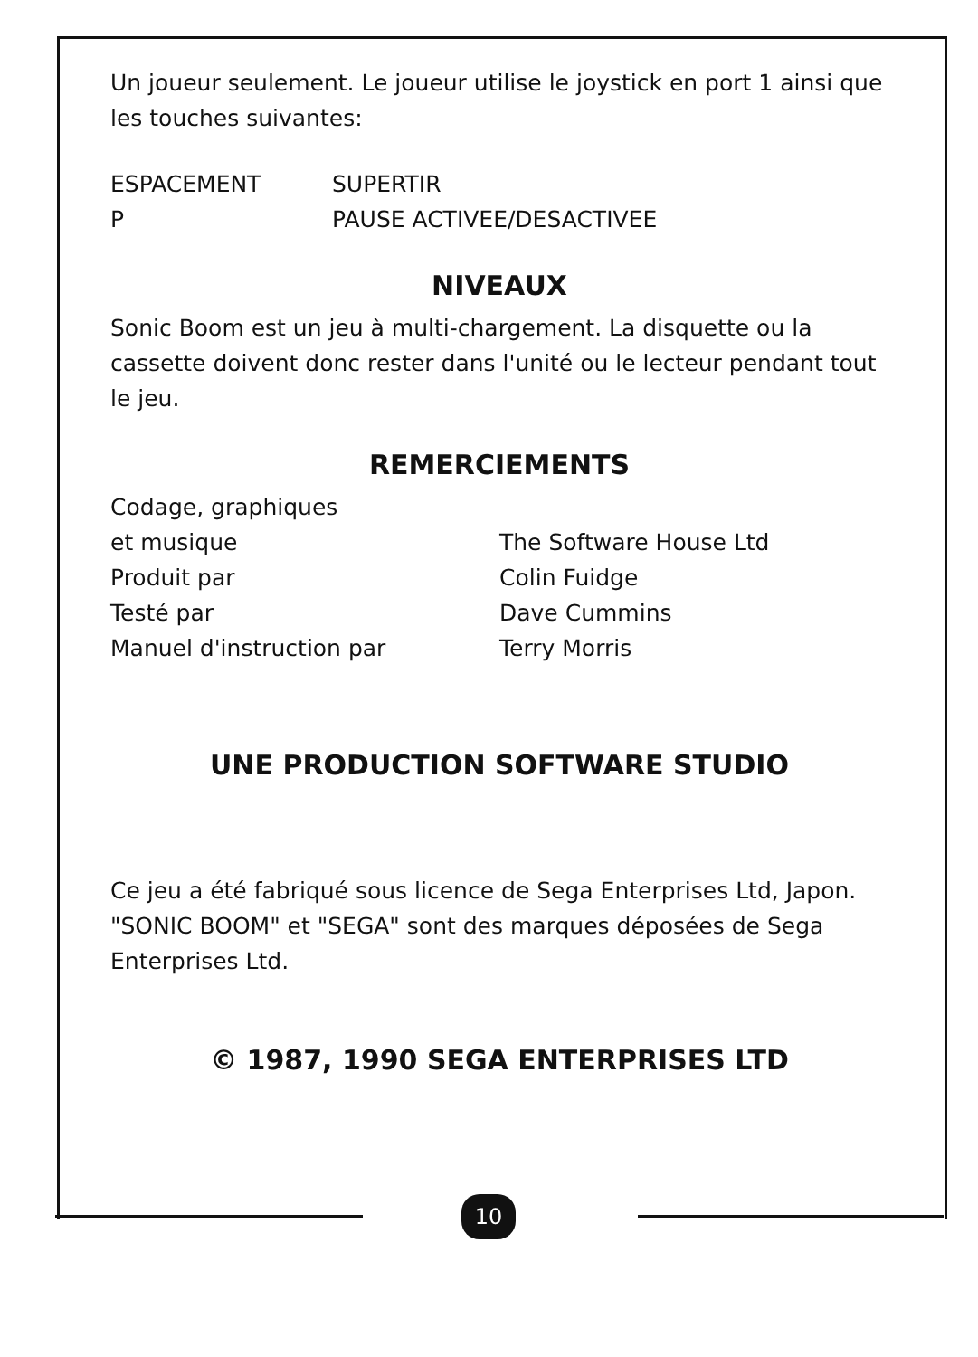Un joueur seulement. Le joueur utilise le joystick en port 1 ainsi que les touches suivantes:
| ESPACEMENT | SUPERTIR |
| P | PAUSE ACTIVEE/DESACTIVEE |
NIVEAUX
Sonic Boom est un jeu à multi-chargement. La disquette ou la cassette doivent donc rester dans l'unité ou le lecteur pendant tout le jeu.
REMERCIEMENTS
| Codage, graphiques et musique | The Software House Ltd |
| Produit par | Colin Fuidge |
| Testé par | Dave Cummins |
| Manuel d'instruction par | Terry Morris |
UNE PRODUCTION SOFTWARE STUDIO
Ce jeu a été fabriqué sous licence de Sega Enterprises Ltd, Japon. "SONIC BOOM" et "SEGA" sont des marques déposées de Sega Enterprises Ltd.
© 1987, 1990 SEGA ENTERPRISES LTD
10